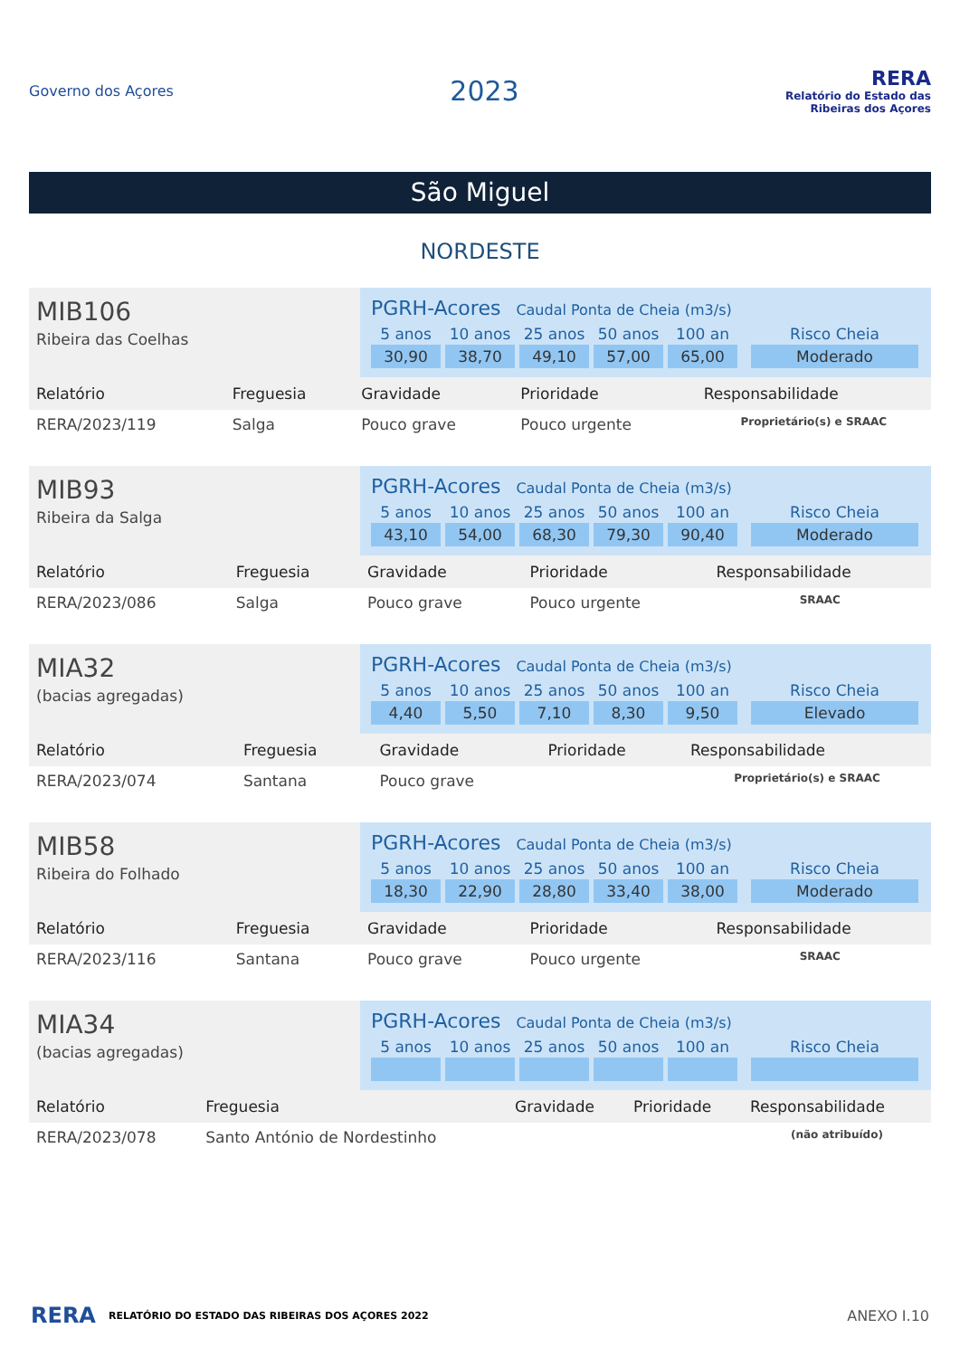Governo dos Açores
2023
RERA
Relatório do Estado das Ribeiras dos Açores
São Miguel
NORDESTE
MIB106
Ribeira das Coelhas
PGRH-Acores Caudal Ponta de Cheia (m3/s)
5 anos
10 anos
25 anos
50 anos
100 an
Risco Cheia
30,90
38,70
49,10
57,00
65,00
Moderado
| Relatório | Freguesia | Gravidade | Prioridade | Responsabilidade |
| --- | --- | --- | --- | --- |
| RERA/2023/119 | Salga | Pouco grave | Pouco urgente | Proprietário(s) e SRAAC |
MIB93
Ribeira da Salga
PGRH-Acores Caudal Ponta de Cheia (m3/s)
5 anos
10 anos
25 anos
50 anos
100 an
Risco Cheia
43,10
54,00
68,30
79,30
90,40
Moderado
| Relatório | Freguesia | Gravidade | Prioridade | Responsabilidade |
| --- | --- | --- | --- | --- |
| RERA/2023/086 | Salga | Pouco grave | Pouco urgente | SRAAC |
MIA32
(bacias agregadas)
PGRH-Acores Caudal Ponta de Cheia (m3/s)
5 anos
10 anos
25 anos
50 anos
100 an
Risco Cheia
4,40
5,50
7,10
8,30
9,50
Elevado
| Relatório | Freguesia | Gravidade | Prioridade | Responsabilidade |
| --- | --- | --- | --- | --- |
| RERA/2023/074 | Santana | Pouco grave | | Proprietário(s) e SRAAC |
MIB58
Ribeira do Folhado
PGRH-Acores Caudal Ponta de Cheia (m3/s)
5 anos
10 anos
25 anos
50 anos
100 an
Risco Cheia
18,30
22,90
28,80
33,40
38,00
Moderado
| Relatório | Freguesia | Gravidade | Prioridade | Responsabilidade |
| --- | --- | --- | --- | --- |
| RERA/2023/116 | Santana | Pouco grave | Pouco urgente | SRAAC |
MIA34
(bacias agregadas)
PGRH-Acores Caudal Ponta de Cheia (m3/s)
5 anos
10 anos
25 anos
50 anos
100 an
Risco Cheia
| Relatório | Freguesia | Gravidade | Prioridade | Responsabilidade |
| --- | --- | --- | --- | --- |
| RERA/2023/078 | Santo António de Nordestinho | | | (não atribuído) |
RERA RELATÓRIO DO ESTADO DAS RIBEIRAS DOS AÇORES 2022 ANEXO I.10